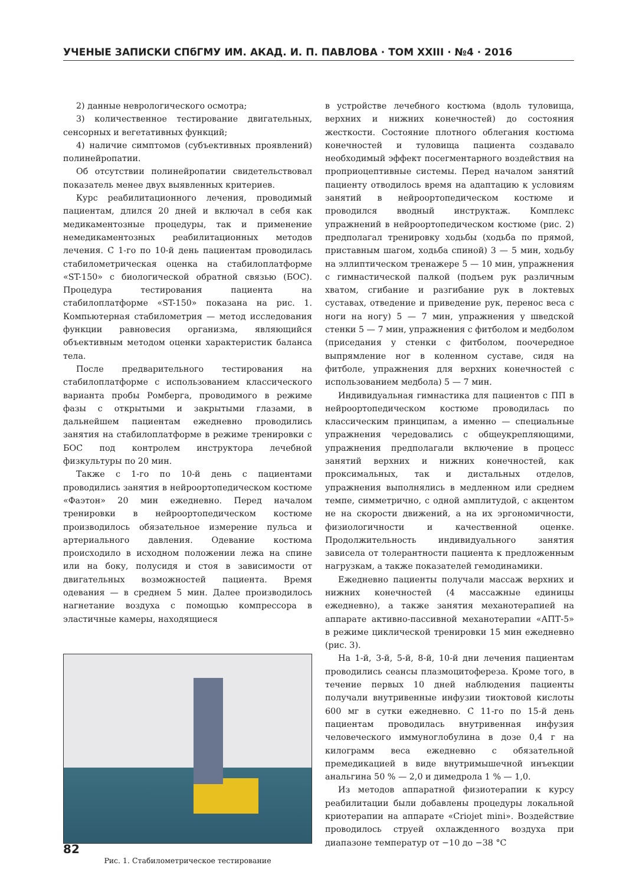УЧЕНЫЕ ЗАПИСКИ СПбГМУ ИМ. АКАД. И. П. ПАВЛОВА · ТОМ XXIII · №4 · 2016
2) данные неврологического осмотра;
3) количественное тестирование двигательных, сенсорных и вегетативных функций;
4) наличие симптомов (субъективных проявлений) полинейропатии.
Об отсутствии полинейропатии свидетельствовал показатель менее двух выявленных критериев.
Курс реабилитационного лечения, проводимый пациентам, длился 20 дней и включал в себя как медикаментозные процедуры, так и применение немедикаментозных реабилитационных методов лечения. С 1-го по 10-й день пациентам проводилась стабилометрическая оценка на стабилоплатформе «ST-150» с биологической обратной связью (БОС). Процедура тестирования пациента на стабилоплатформе «ST-150» показана на рис. 1. Компьютерная стабилометрия — метод исследования функции равновесия организма, являющийся объективным методом оценки характеристик баланса тела.
После предварительного тестирования на стабилоплатформе с использованием классического варианта пробы Ромберга, проводимого в режиме фазы с открытыми и закрытыми глазами, в дальнейшем пациентам ежедневно проводились занятия на стабилоплатформе в режиме тренировки с БОС под контролем инструктора лечебной физкультуры по 20 мин.
Также с 1-го по 10-й день с пациентами проводились занятия в нейроортопедическом костюме «Фаэтон» 20 мин ежедневно. Перед началом тренировки в нейроортопедическом костюме производилось обязательное измерение пульса и артериального давления. Одевание костюма происходило в исходном положении лежа на спине или на боку, полусидя и стоя в зависимости от двигательных возможностей пациента. Время одевания — в среднем 5 мин. Далее производилось нагнетание воздуха с помощью компрессора в эластичные камеры, находящиеся
Рис. 1. Стабилометрическое тестирование
в устройстве лечебного костюма (вдоль туловища, верхних и нижних конечностей) до состояния жесткости. Состояние плотного облегания костюма конечностей и туловища пациента создавало необходимый эффект посегментарного воздействия на проприоцептивные системы. Перед началом занятий пациенту отводилось время на адаптацию к условиям занятий в нейроортопедическом костюме и проводился вводный инструктаж. Комплекс упражнений в нейроортопедическом костюме (рис. 2) предполагал тренировку ходьбы (ходьба по прямой, приставным шагом, ходьба спиной) 3 — 5 мин, ходьбу на эллиптическом тренажере 5 — 10 мин, упражнения с гимнастической палкой (подъем рук различным хватом, сгибание и разгибание рук в локтевых суставах, отведение и приведение рук, перенос веса с ноги на ногу) 5 — 7 мин, упражнения у шведской стенки 5 — 7 мин, упражнения с фитболом и медболом (приседания у стенки с фитболом, поочередное выпрямление ног в коленном суставе, сидя на фитболе, упражнения для верхних конечностей с использованием медбола) 5 — 7 мин.
Индивидуальная гимнастика для пациентов с ПП в нейроортопедическом костюме проводилась по классическим принципам, а именно — специальные упражнения чередовались с общеукрепляющими, упражнения предполагали включение в процесс занятий верхних и нижних конечностей, как проксимальных, так и дистальных отделов, упражнения выполнялись в медленном или среднем темпе, симметрично, с одной амплитудой, с акцентом не на скорости движений, а на их эргономичности, физиологичности и качественной оценке. Продолжительность индивидуального занятия зависела от толерантности пациента к предложенным нагрузкам, а также показателей гемодинамики.
Ежедневно пациенты получали массаж верхних и нижних конечностей (4 массажные единицы ежедневно), а также занятия механотерапией на аппарате активно-пассивной механотерапии «АПТ-5» в режиме циклической тренировки 15 мин ежедневно (рис. 3).
На 1-й, 3-й, 5-й, 8-й, 10-й дни лечения пациентам проводились сеансы плазмоцитофереза. Кроме того, в течение первых 10 дней наблюдения пациенты получали внутривенные инфузии тиоктовой кислоты 600 мг в сутки ежедневно. С 11-го по 15-й день пациентам проводилась внутривенная инфузия человеческого иммуноглобулина в дозе 0,4 г на килограмм веса ежедневно с обязательной премедикацией в виде внутримышечной инъекции анальгина 50 % — 2,0 и димедрола 1 % — 1,0.
Из методов аппаратной физиотерапии к курсу реабилитации были добавлены процедуры локальной криотерапии на аппарате «Criojet mini». Воздействие проводилось струей охлажденного воздуха при диапазоне температур от −10 до −38 °С
82